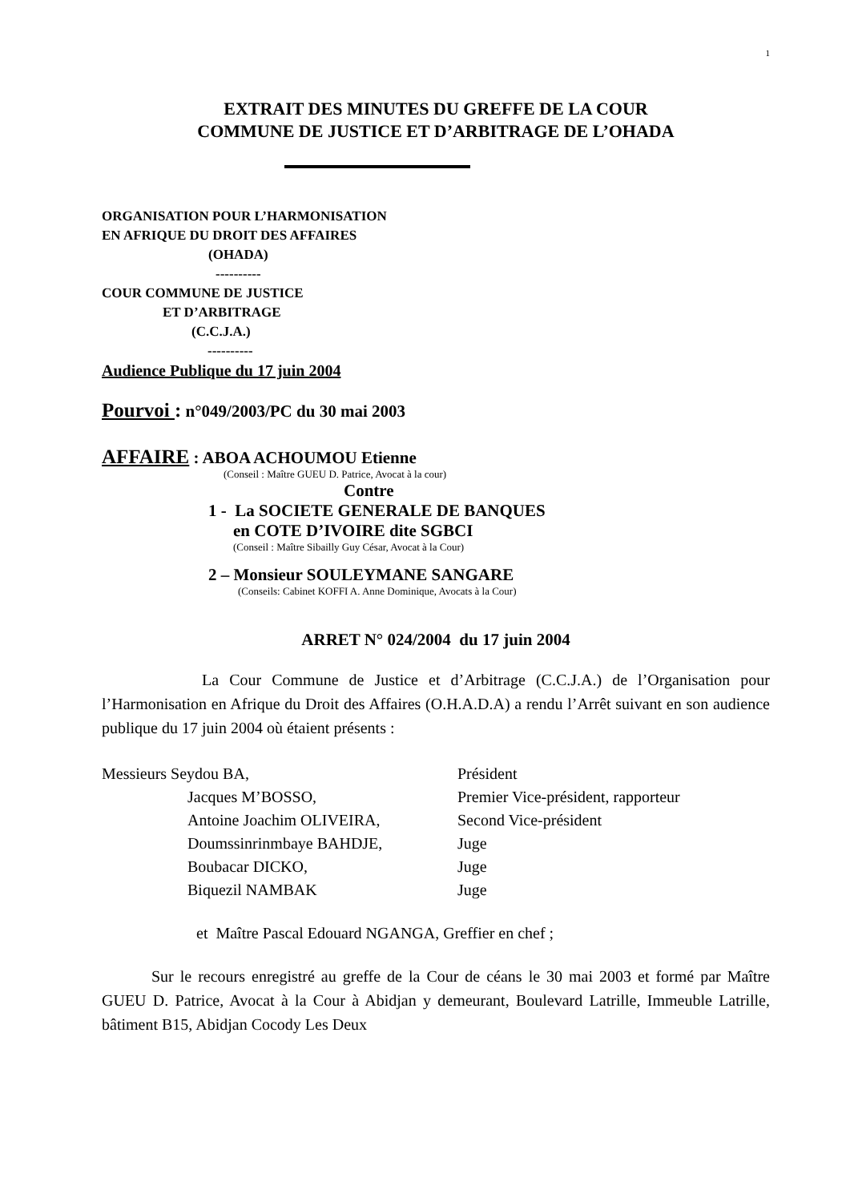1
EXTRAIT DES MINUTES DU GREFFE DE LA COUR
COMMUNE DE JUSTICE ET D’ARBITRAGE DE L’OHADA
ORGANISATION POUR L’HARMONISATION
EN AFRIQUE DU DROIT DES AFFAIRES
(OHADA)
----------
COUR COMMUNE DE JUSTICE
ET D’ARBITRAGE
(C.C.J.A.)
----------
Audience Publique du 17 juin 2004
Pourvoi : n°049/2003/PC du 30 mai 2003
AFFAIRE : ABOA ACHOUMOU Etienne
(Conseil : Maître GUEU D. Patrice, Avocat à la cour)
Contre
1 - La SOCIETE GENERALE DE BANQUES
en COTE D’IVOIRE dite SGBCI
(Conseil : Maître Sibailly Guy César, Avocat à la Cour)
2 – Monsieur SOULEYMANE SANGARE
(Conseils: Cabinet KOFFI A. Anne Dominique, Avocats à la Cour)
ARRET N° 024/2004 du 17 juin 2004
La Cour Commune de Justice et d’Arbitrage (C.C.J.A.) de l’Organisation pour l’Harmonisation en Afrique du Droit des Affaires (O.H.A.D.A) a rendu l’Arrêt suivant en son audience publique du 17 juin 2004 où étaient présents :
| Messieurs Seydou BA, | Président |
| Jacques M’BOSSO, | Premier Vice-président, rapporteur |
| Antoine Joachim OLIVEIRA, | Second Vice-président |
| Doumssinrinmbaye BAHDJE, | Juge |
| Boubacar DICKO, | Juge |
| Biquezil NAMBAK | Juge |
et Maître Pascal Edouard NGANGA, Greffier en chef ;
Sur le recours enregistré au greffe de la Cour de céans le 30 mai 2003 et formé par Maître GUEU D. Patrice, Avocat à la Cour à Abidjan y demeurant, Boulevard Latrille, Immeuble Latrille, bâtiment B15, Abidjan Cocody Les Deux